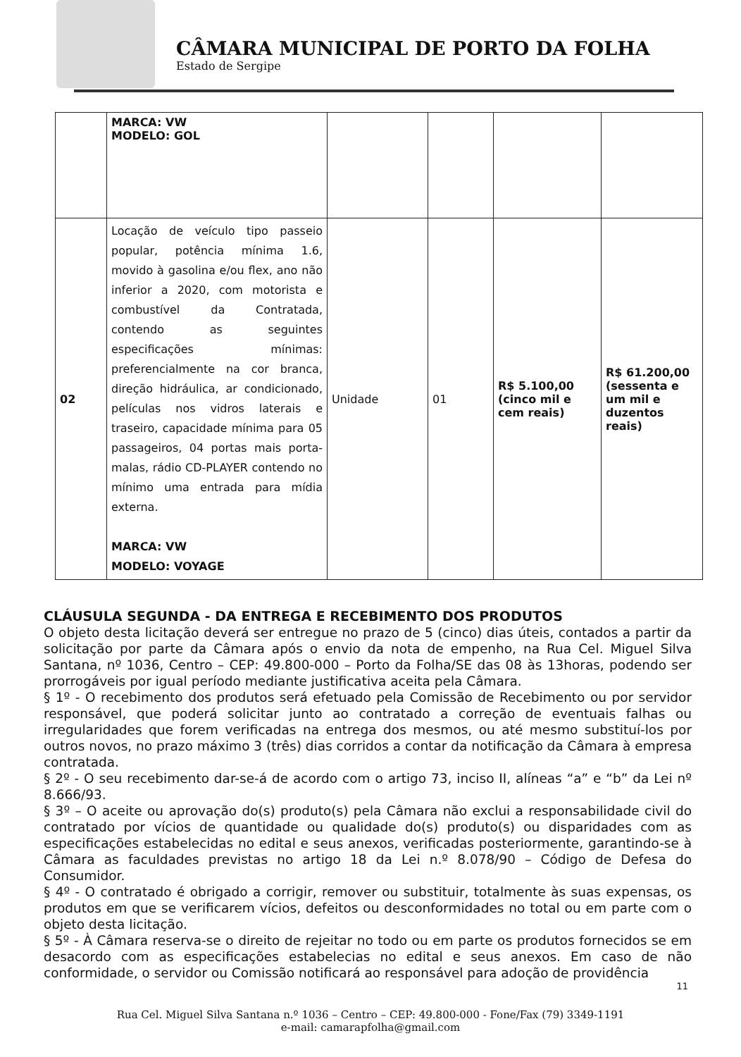CÂMARA MUNICIPAL DE PORTO DA FOLHA
Estado de Sergipe
| | MARCA: VW MODELO: GOL | | | | |
| 02 | Locação de veículo tipo passeio popular, potência mínima 1.6, movido à gasolina e/ou flex, ano não inferior a 2020, com motorista e combustível da Contratada, contendo as seguintes especificações mínimas: preferencialmente na cor branca, direção hidráulica, ar condicionado, películas nos vidros laterais e traseiro, capacidade mínima para 05 passageiros, 04 portas mais porta-malas, rádio CD-PLAYER contendo no mínimo uma entrada para mídia externa. MARCA: VW MODELO: VOYAGE | Unidade | 01 | R$ 5.100,00 (cinco mil e cem reais) | R$ 61.200,00 (sessenta e um mil e duzentos reais) |
CLÁUSULA SEGUNDA - DA ENTREGA E RECEBIMENTO DOS PRODUTOS
O objeto desta licitação deverá ser entregue no prazo de 5 (cinco) dias úteis, contados a partir da solicitação por parte da Câmara após o envio da nota de empenho, na Rua Cel. Miguel Silva Santana, nº 1036, Centro – CEP: 49.800-000 – Porto da Folha/SE das 08 às 13horas, podendo ser prorrogáveis por igual período mediante justificativa aceita pela Câmara.
§ 1º - O recebimento dos produtos será efetuado pela Comissão de Recebimento ou por servidor responsável, que poderá solicitar junto ao contratado a correção de eventuais falhas ou irregularidades que forem verificadas na entrega dos mesmos, ou até mesmo substituí-los por outros novos, no prazo máximo 3 (três) dias corridos a contar da notificação da Câmara à empresa contratada.
§ 2º - O seu recebimento dar-se-á de acordo com o artigo 73, inciso II, alíneas “a” e “b” da Lei nº 8.666/93.
§ 3º – O aceite ou aprovação do(s) produto(s) pela Câmara não exclui a responsabilidade civil do contratado por vícios de quantidade ou qualidade do(s) produto(s) ou disparidades com as especificações estabelecidas no edital e seus anexos, verificadas posteriormente, garantindo-se à Câmara as faculdades previstas no artigo 18 da Lei n.º 8.078/90 – Código de Defesa do Consumidor.
§ 4º - O contratado é obrigado a corrigir, remover ou substituir, totalmente às suas expensas, os produtos em que se verificarem vícios, defeitos ou desconformidades no total ou em parte com o objeto desta licitação.
§ 5º - À Câmara reserva-se o direito de rejeitar no todo ou em parte os produtos fornecidos se em desacordo com as especificações estabelecias no edital e seus anexos. Em caso de não conformidade, o servidor ou Comissão notificará ao responsável para adoção de providência
11
Rua Cel. Miguel Silva Santana n.º 1036 – Centro – CEP: 49.800-000 - Fone/Fax (79) 3349-1191
e-mail: camarapfolha@gmail.com